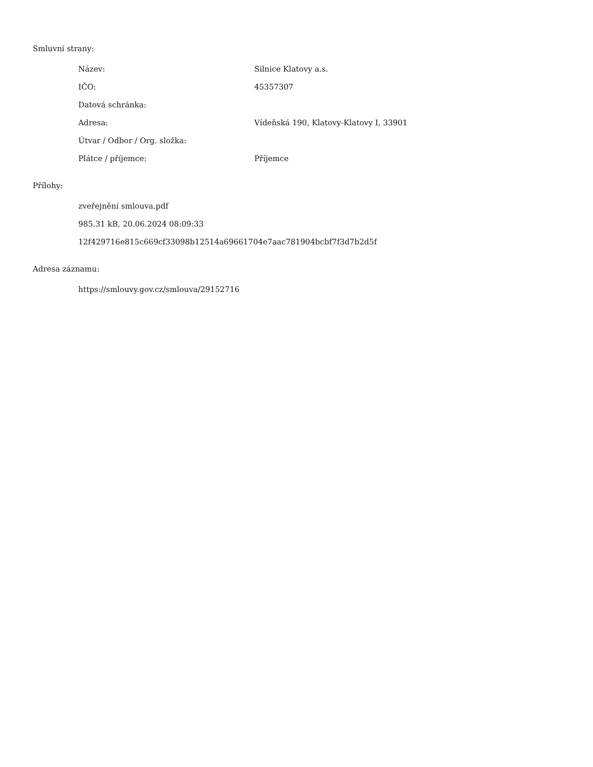Smluvní strany:
| Název: | Silnice Klatovy a.s. |
| IČO: | 45357307 |
| Datová schránka: | |
| Adresa: | Vídeňská 190, Klatovy-Klatovy I, 33901 |
| Útvar / Odbor / Org. složka: | |
| Plátce / příjemce: | Příjemce |
Přílohy:
zveřejnění smlouva.pdf
985.31 kB, 20.06.2024 08:09:33
12f429716e815c669cf33098b12514a69661704e7aac781904bcbf7f3d7b2d5f
Adresa záznamu:
https://smlouvy.gov.cz/smlouva/29152716